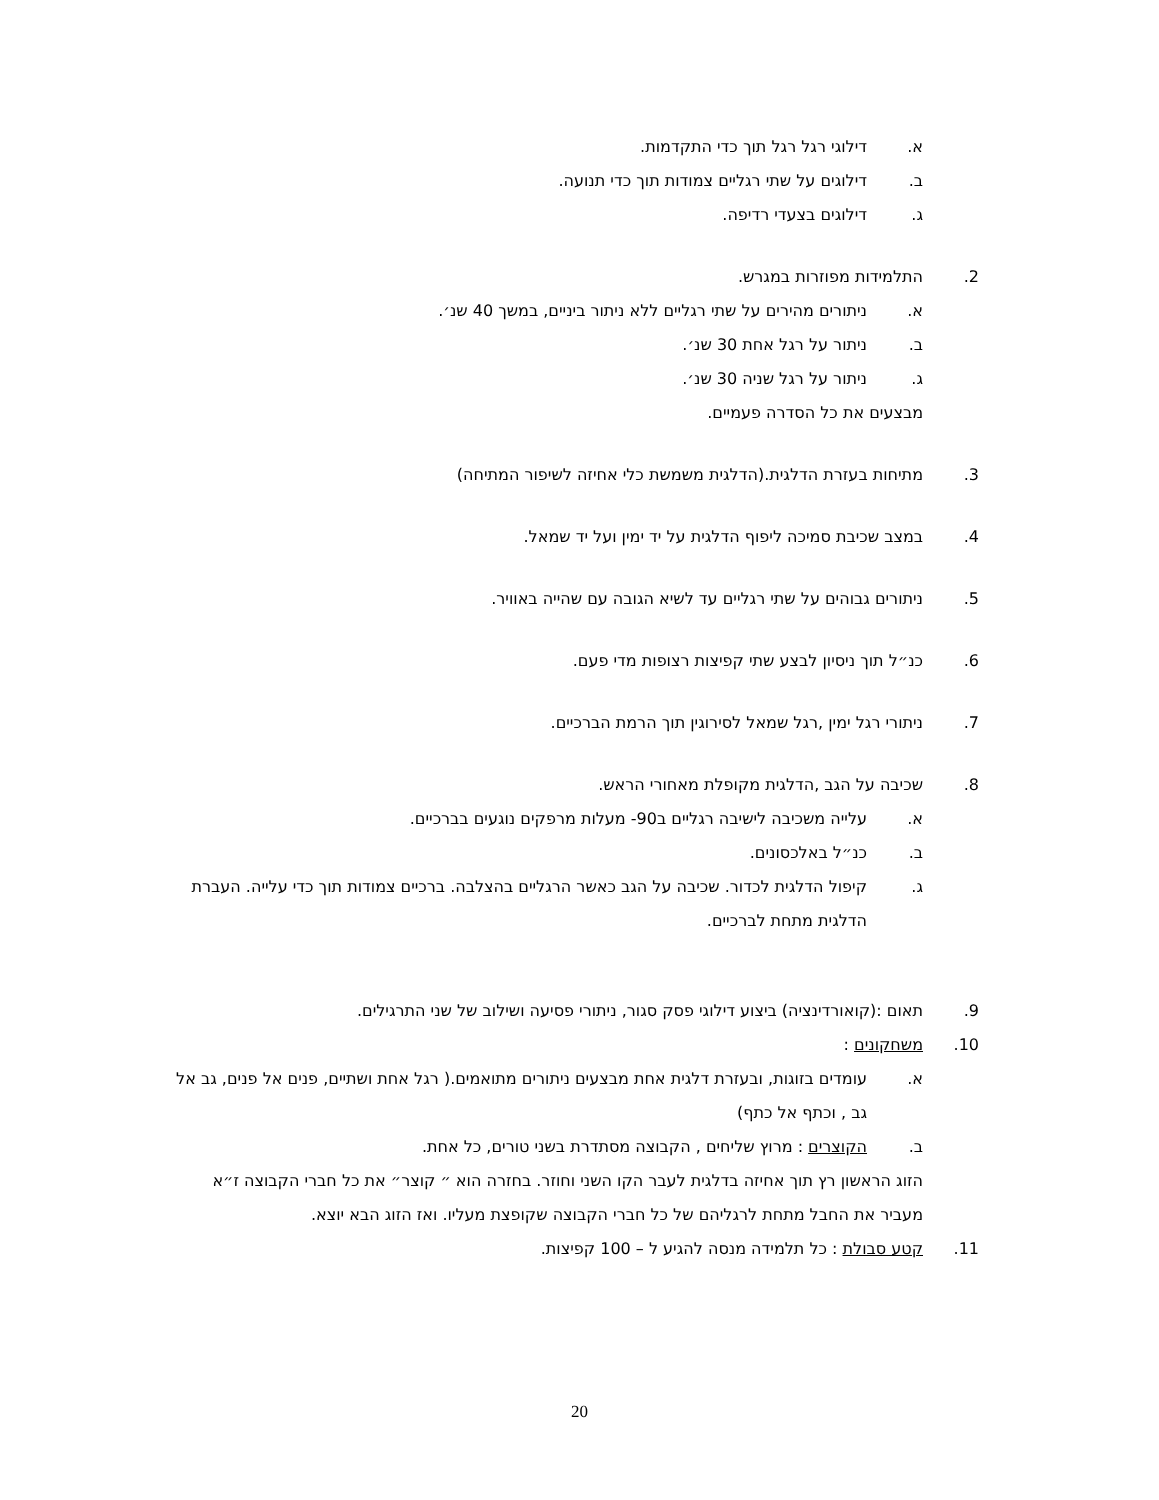א. דילוגי רגל רגל תוך כדי התקדמות.
ב. דילוגים על שתי רגליים צמודות תוך כדי תנועה.
ג. דילוגים בצעדי רדיפה.
2. התלמידות מפוזרות במגרש.
א. ניתורים מהירים על שתי רגליים ללא ניתור ביניים, במשך 40 שנ׳.
ב. ניתור על רגל אחת 30 שנ׳.
ג. ניתור על רגל שניה 30 שנ׳.
מבצעים את כל הסדרה פעמיים.
3. מתיחות בעזרת הדלגית.(הדלגית משמשת כלי אחיזה לשיפור המתיחה)
4. במצב שכיבת סמיכה ליפוף הדלגית על יד ימין ועל יד שמאל.
5. ניתורים גבוהים על שתי רגליים עד לשיא הגובה עם שהייה באוויר.
6. כנ״ל תוך ניסיון לבצע שתי קפיצות רצופות מדי פעם.
7. ניתורי רגל ימין ,רגל שמאל לסירוגין תוך הרמת הברכיים.
8. שכיבה על הגב ,הדלגית מקופלת מאחורי הראש.
א. עלייה משכיבה לישיבה רגליים ב90- מעלות מרפקים נוגעים בברכיים.
ב. כנ״ל באלכסונים.
ג. קיפול הדלגית לכדור. שכיבה על הגב כאשר הרגליים בהצלבה. ברכיים צמודות תוך כדי עלייה. העברת הדלגית מתחת לברכיים.
9. תאום :(קואורדינציה) ביצוע דילוגי פסק סגור, ניתורי פסיעה ושילוב של שני התרגילים.
10. משחקונים :
א. עומדים בזוגות, ובעזרת דלגית אחת מבצעים ניתורים מתואמים.( רגל אחת ושתיים, פנים אל פנים, גב אל גב , וכתף אל כתף)
ב. הקוצרים : מרוץ שליחים , הקבוצה מסתדרת בשני טורים, כל אחת.
הזוג הראשון רץ תוך אחיזה בדלגית לעבר הקו השני וחוזר. בחזרה הוא ״ קוצר״ את כל חברי הקבוצה ז״א מעביר את החבל מתחת לרגליהם של כל חברי הקבוצה שקופצת מעליו. ואז הזוג הבא יוצא.
11. קטע סבולת : כל תלמידה מנסה להגיע ל – 100 קפיצות.
20